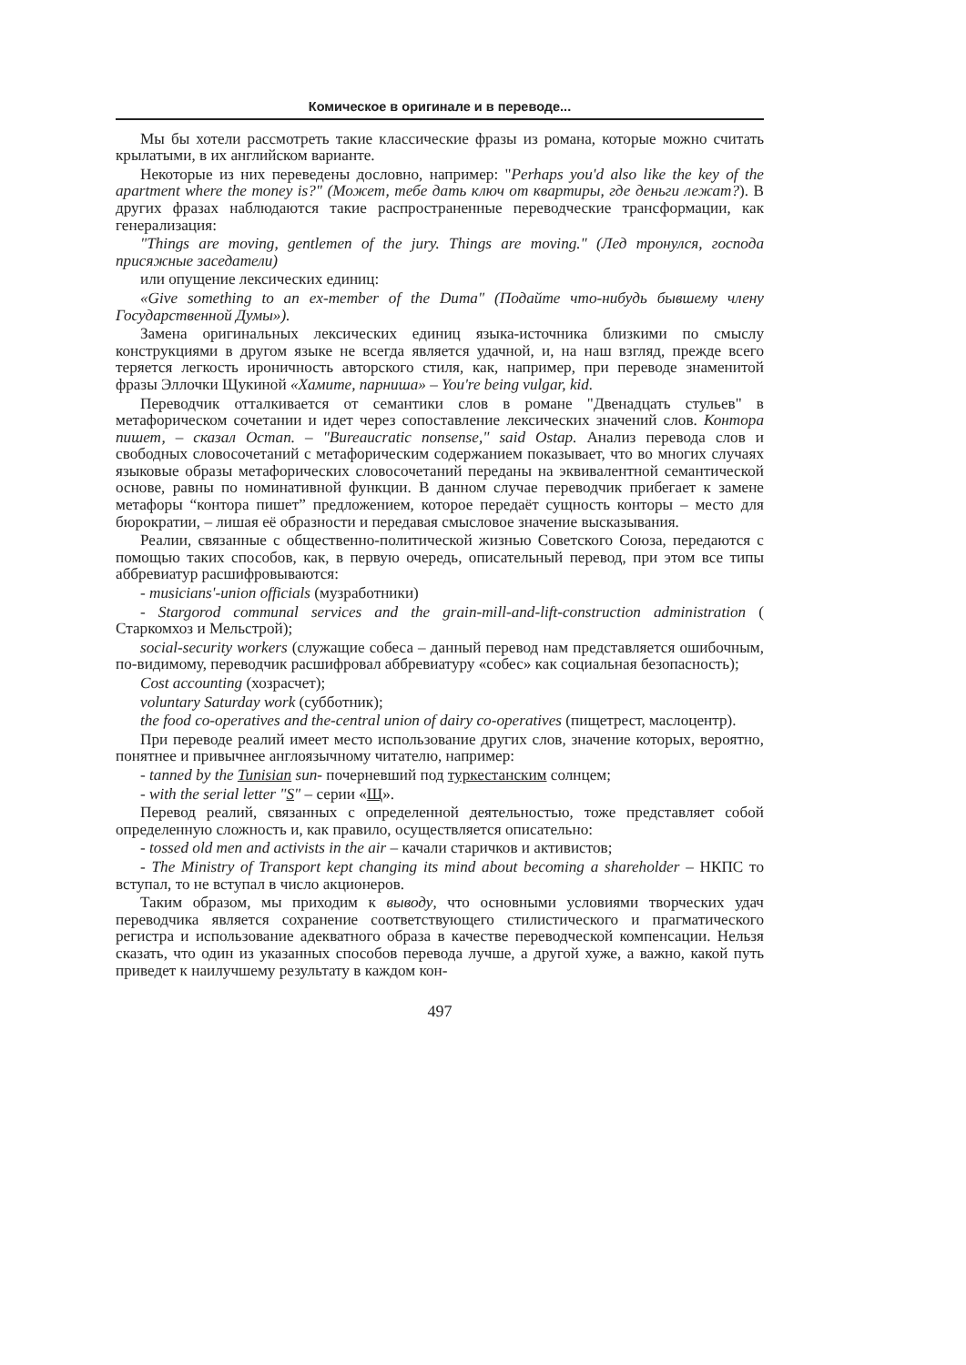Комическое в оригинале и в переводе...
Мы бы хотели рассмотреть такие классические фразы из романа, которые можно считать крылатыми, в их английском варианте.
Некоторые из них переведены дословно, например: "Perhaps you'd also like the key of the apartment where the money is?" (Может, тебе дать ключ от квартиры, где деньги лежат?). В других фразах наблюдаются такие распространенные переводческие трансформации, как генерализация:
"Things are moving, gentlemen of the jury. Things are moving." (Лед тронулся, господа присяжные заседатели)
или опущение лексических единиц:
«Give something to an ex-member of the Duma" (Подайте что-нибудь бывшему члену Государственной Думы»).
Замена оригинальных лексических единиц языка-источника близкими по смыслу конструкциями в другом языке не всегда является удачной, и, на наш взгляд, прежде всего теряется легкость ироничность авторского стиля, как, например, при переводе знаменитой фразы Эллочки Щукиной «Хамите, парниша» – You're being vulgar, kid.
Переводчик отталкивается от семантики слов в романе "Двенадцать стульев" в метафорическом сочетании и идет через сопоставление лексических значений слов. Контора пишет, – сказал Остап. – "Bureaucratic nonsense," said Ostap. Анализ перевода слов и свободных словосочетаний с метафорическим содержанием показывает, что во многих случаях языковые образы метафорических словосочетаний переданы на эквивалентной семантической основе, равны по номинативной функции. В данном случае переводчик прибегает к замене метафоры “контора пишет” предложением, которое передаёт сущность конторы – место для бюрократии, – лишая её образности и передавая смысловое значение высказывания.
Реалии, связанные с общественно-политической жизнью Советского Союза, передаются с помощью таких способов, как, в первую очередь, описательный перевод, при этом все типы аббревиатур расшифровываются:
- musicians'-union officials (музработники)
- Stargorod communal services and the grain-mill-and-lift-construction administration ( Старкомхоз и Мельстрой);
social-security workers (служащие собеса – данный перевод нам представляется ошибочным, по-видимому, переводчик расшифровал аббревиатуру «собес» как социальная безопасность);
Cost accounting (хозрасчет);
voluntary Saturday work (субботник);
the food co-operatives and the-central union of dairy co-operatives (пищетрест, маслоцентр).
При переводе реалий имеет место использование других слов, значение которых, вероятно, понятнее и привычнее англоязычному читателю, например:
- tanned by the Tunisian sun- почерневший под туркестанским солнцем;
- with the serial letter "S" – серии «Щ».
Перевод реалий, связанных с определенной деятельностью, тоже представляет собой определенную сложность и, как правило, осуществляется описательно:
- tossed old men and activists in the air – качали старичков и активистов;
- The Ministry of Transport kept changing its mind about becoming a shareholder – НКПС то вступал, то не вступал в число акционеров.
Таким образом, мы приходим к выводу, что основными условиями творческих удач переводчика является сохранение соответствующего стилистического и прагматического регистра и использование адекватного образа в качестве переводческой компенсации. Нельзя сказать, что один из указанных способов перевода лучше, а другой хуже, а важно, какой путь приведет к наилучшему результату в каждом кон-
497